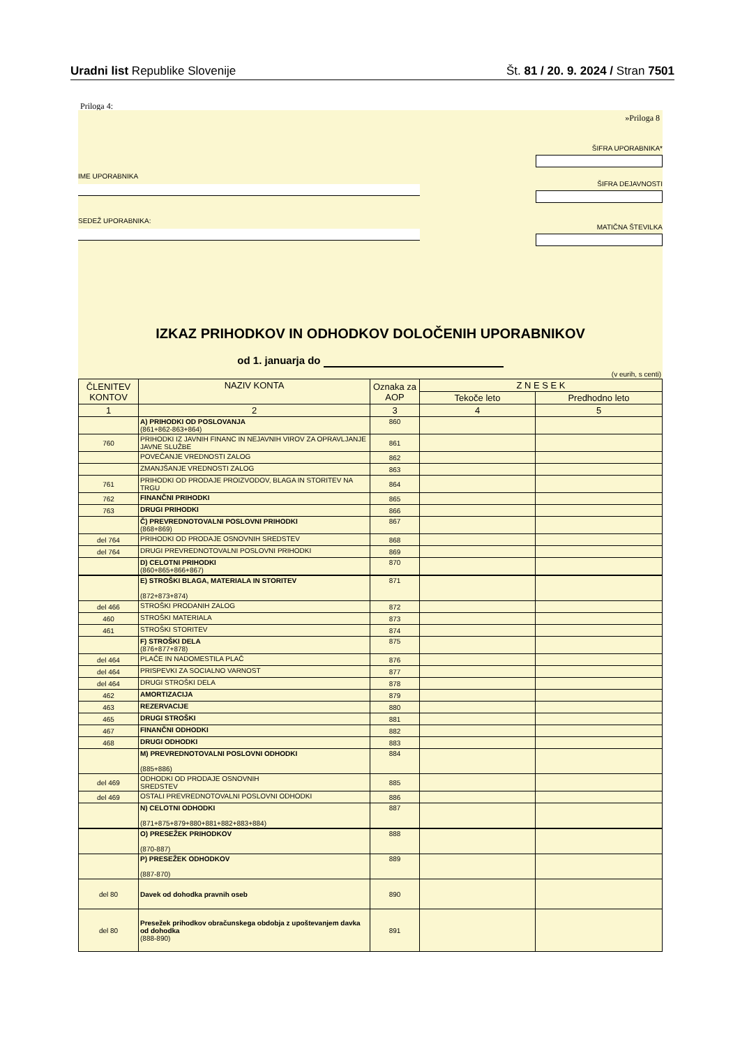Uradni list Republike Slovenije Št. 81 / 20. 9. 2024 / Stran 7501
Priloga 4:
»Priloga 8
IME UPORABNIKA
SEDEŽ UPORABNIKA:
ŠIFRA UPORABNIKA*
ŠIFRA DEJAVNOSTI
MATIČNA ŠTEVILKA
IZKAZ PRIHODKOV IN ODHODKOV DOLOČENIH UPORABNIKOV
od 1. januarja do
(v eurih, s centi)
| ČLENITEV KONTOV | NAZIV KONTA | Oznaka za AOP | Z N E S E K | |
| --- | --- | --- | --- | --- |
| | | | Tekoče leto | Predhodno leto |
| 1 | 2 | 3 | 4 | 5 |
| | A) PRIHODKI OD POSLOVANJA (861+862-863+864) | 860 | | |
| 760 | PRIHODKI IZ JAVNIH FINANC IN NEJAVNIH VIROV ZA OPRAVLJANJE JAVNE SLUŽBE | 861 | | |
| | POVEČANJE VREDNOSTI ZALOG | 862 | | |
| | ZMANJŠANJE VREDNOSTI ZALOG | 863 | | |
| 761 | PRIHODKI OD PRODAJE PROIZVODOV, BLAGA IN STORITEV NA TRGU | 864 | | |
| 762 | FINANČNI PRIHODKI | 865 | | |
| 763 | DRUGI PRIHODKI | 866 | | |
| | Č) PREVREDNOTOVALNI POSLOVNI PRIHODKI (868+869) | 867 | | |
| del 764 | PRIHODKI OD PRODAJE OSNOVNIH SREDSTEV | 868 | | |
| del 764 | DRUGI PREVREDNOTOVALNI POSLOVNI PRIHODKI | 869 | | |
| | D) CELOTNI PRIHODKI (860+865+866+867) | 870 | | |
| | E) STROŠKI BLAGA, MATERIALA IN STORITEV (872+873+874) | 871 | | |
| del 466 | STROŠKI PRODANIH ZALOG | 872 | | |
| 460 | STROŠKI MATERIALA | 873 | | |
| 461 | STROŠKI STORITEV | 874 | | |
| | F) STROŠKI DELA (876+877+878) | 875 | | |
| del 464 | PLAČE IN NADOMESTILA PLAČ | 876 | | |
| del 464 | PRISPEVKI ZA SOCIALNO VARNOST | 877 | | |
| del 464 | DRUGI STROŠKI DELA | 878 | | |
| 462 | AMORTIZACIJA | 879 | | |
| 463 | REZERVACIJE | 880 | | |
| 465 | DRUGI STROŠKI | 881 | | |
| 467 | FINANČNI ODHODKI | 882 | | |
| 468 | DRUGI ODHODKI | 883 | | |
| | M) PREVREDNOTOVALNI POSLOVNI ODHODKI (885+886) | 884 | | |
| del 469 | ODHODKI OD PRODAJE OSNOVNIH SREDSTEV | 885 | | |
| del 469 | OSTALI PREVREDNOTOVALNI POSLOVNI ODHODKI | 886 | | |
| | N) CELOTNI ODHODKI (871+875+879+880+881+882+883+884) | 887 | | |
| | O) PRESEŽEK PRIHODKOV (870-887) | 888 | | |
| | P) PRESEŽEK ODHODKOV (887-870) | 889 | | |
| del 80 | Davek od dohodka pravnih oseb | 890 | | |
| del 80 | Presežek prihodkov obračunskega obdobja z upoštevanjem davka od dohodka (888-890) | 891 | | |